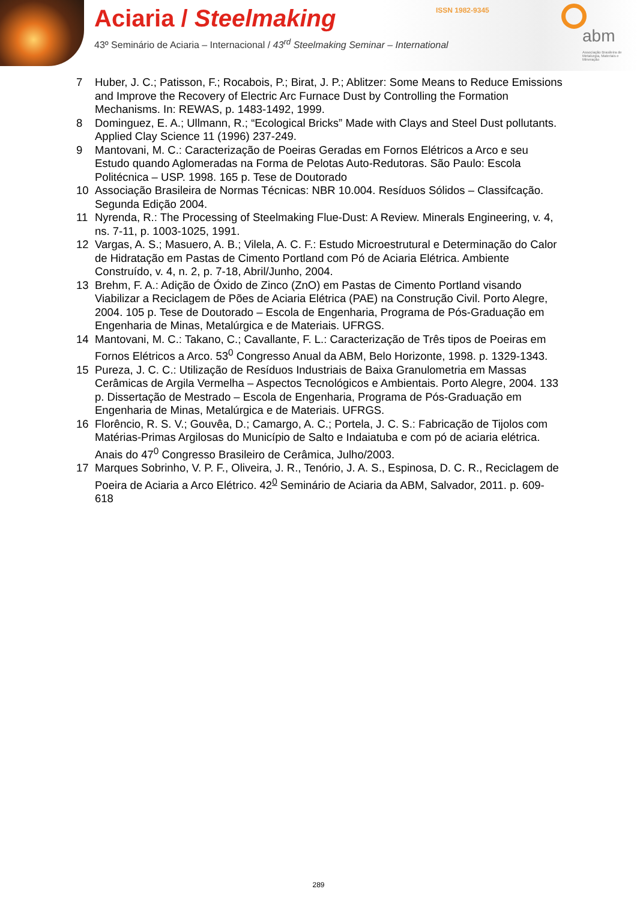Aciaria / Steelmaking
43º Seminário de Aciaria – Internacional / 43<sup>rd</sup> Steelmaking Seminar – International
ISSN 1982-9345
abm
Associação Brasileira de Metalurgia, Materiais e Mineração
7 Huber, J. C.; Patisson, F.; Rocabois, P.; Birat, J. P.; Ablitzer: Some Means to Reduce Emissions and Improve the Recovery of Electric Arc Furnace Dust by Controlling the Formation Mechanisms. In: REWAS, p. 1483-1492, 1999.
8 Dominguez, E. A.; Ullmann, R.; “Ecological Bricks” Made with Clays and Steel Dust pollutants. Applied Clay Science 11 (1996) 237-249.
9 Mantovani, M. C.: Caracterização de Poeiras Geradas em Fornos Elétricos a Arco e seu Estudo quando Aglomeradas na Forma de Pelotas Auto-Redutoras. São Paulo: Escola Politécnica – USP. 1998. 165 p. Tese de Doutorado
10 Associação Brasileira de Normas Técnicas: NBR 10.004. Resíduos Sólidos – Classifcação. Segunda Edição 2004.
11 Nyrenda, R.: The Processing of Steelmaking Flue-Dust: A Review. Minerals Engineering, v. 4, ns. 7-11, p. 1003-1025, 1991.
12 Vargas, A. S.; Masuero, A. B.; Vilela, A. C. F.: Estudo Microestrutural e Determinação do Calor de Hidratação em Pastas de Cimento Portland com Pó de Aciaria Elétrica. Ambiente Construído, v. 4, n. 2, p. 7-18, Abril/Junho, 2004.
13 Brehm, F. A.: Adição de Óxido de Zinco (ZnO) em Pastas de Cimento Portland visando Viabilizar a Reciclagem de Pões de Aciaria Elétrica (PAE) na Construção Civil. Porto Alegre, 2004. 105 p. Tese de Doutorado – Escola de Engenharia, Programa de Pós-Graduação em Engenharia de Minas, Metalúrgica e de Materiais. UFRGS.
14 Mantovani, M. C.: Takano, C.; Cavallante, F. L.: Caracterização de Três tipos de Poeiras em Fornos Elétricos a Arco. 53<sup>0</sup> Congresso Anual da ABM, Belo Horizonte, 1998. p. 1329-1343.
15 Pureza, J. C. C.: Utilização de Resíduos Industriais de Baixa Granulometria em Massas Cerâmicas de Argila Vermelha – Aspectos Tecnológicos e Ambientais. Porto Alegre, 2004. 133 p. Dissertação de Mestrado – Escola de Engenharia, Programa de Pós-Graduação em Engenharia de Minas, Metalúrgica e de Materiais. UFRGS.
16 Florêncio, R. S. V.; Gouvêa, D.; Camargo, A. C.; Portela, J. C. S.: Fabricação de Tijolos com Matérias-Primas Argilosas do Município de Salto e Indaiatuba e com pó de aciaria elétrica. Anais do 47<sup>0</sup> Congresso Brasileiro de Cerâmica, Julho/2003.
17 Marques Sobrinho, V. P. F., Oliveira, J. R., Tenório, J. A. S., Espinosa, D. C. R., Reciclagem de Poeira de Aciaria a Arco Elétrico. 42<sup>0</sup> Seminário de Aciaria da ABM, Salvador, 2011. p. 609-618
289